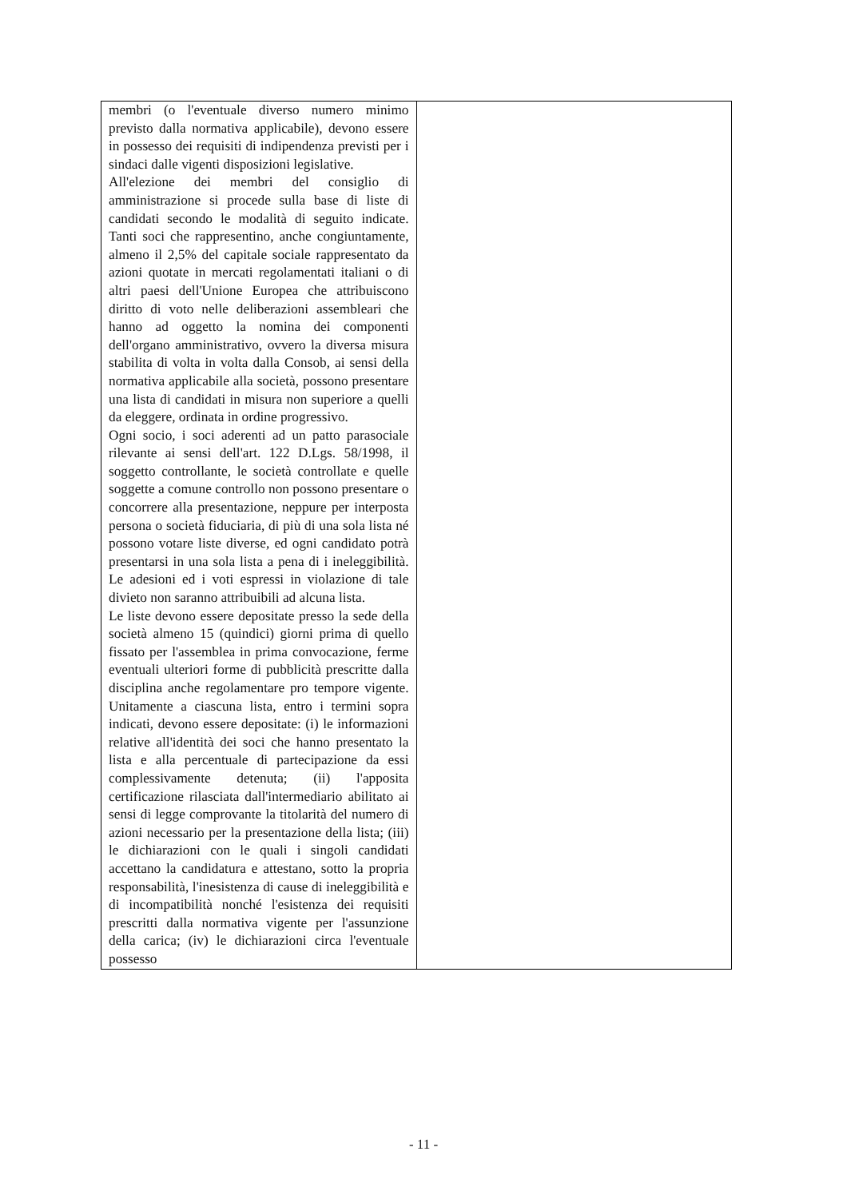| membri (o l'eventuale diverso numero minimo previsto dalla normativa applicabile), devono essere in possesso dei requisiti di indipendenza previsti per i sindaci dalle vigenti disposizioni legislative. All'elezione dei membri del consiglio di amministrazione si procede sulla base di liste di candidati secondo le modalità di seguito indicate. Tanti soci che rappresentino, anche congiuntamente, almeno il 2,5% del capitale sociale rappresentato da azioni quotate in mercati regolamentati italiani o di altri paesi dell'Unione Europea che attribuiscono diritto di voto nelle deliberazioni assembleari che hanno ad oggetto la nomina dei componenti dell'organo amministrativo, ovvero la diversa misura stabilita di volta in volta dalla Consob, ai sensi della normativa applicabile alla società, possono presentare una lista di candidati in misura non superiore a quelli da eleggere, ordinata in ordine progressivo. Ogni socio, i soci aderenti ad un patto parasociale rilevante ai sensi dell'art. 122 D.Lgs. 58/1998, il soggetto controllante, le società controllate e quelle soggette a comune controllo non possono presentare o concorrere alla presentazione, neppure per interposta persona o società fiduciaria, di più di una sola lista né possono votare liste diverse, ed ogni candidato potrà presentarsi in una sola lista a pena di i ineleggibilità. Le adesioni ed i voti espressi in violazione di tale divieto non saranno attribuibili ad alcuna lista. Le liste devono essere depositate presso la sede della società almeno 15 (quindici) giorni prima di quello fissato per l'assemblea in prima convocazione, ferme eventuali ulteriori forme di pubblicità prescritte dalla disciplina anche regolamentare pro tempore vigente. Unitamente a ciascuna lista, entro i termini sopra indicati, devono essere depositate: (i) le informazioni relative all'identità dei soci che hanno presentato la lista e alla percentuale di partecipazione da essi complessivamente detenuta; (ii) l'apposita certificazione rilasciata dall'intermediario abilitato ai sensi di legge comprovante la titolarità del numero di azioni necessario per la presentazione della lista; (iii) le dichiarazioni con le quali i singoli candidati accettano la candidatura e attestano, sotto la propria responsabilità, l'inesistenza di cause di ineleggibilità e di incompatibilità nonché l'esistenza dei requisiti prescritti dalla normativa vigente per l'assunzione della carica; (iv) le dichiarazioni circa l'eventuale possesso | |
- 11 -